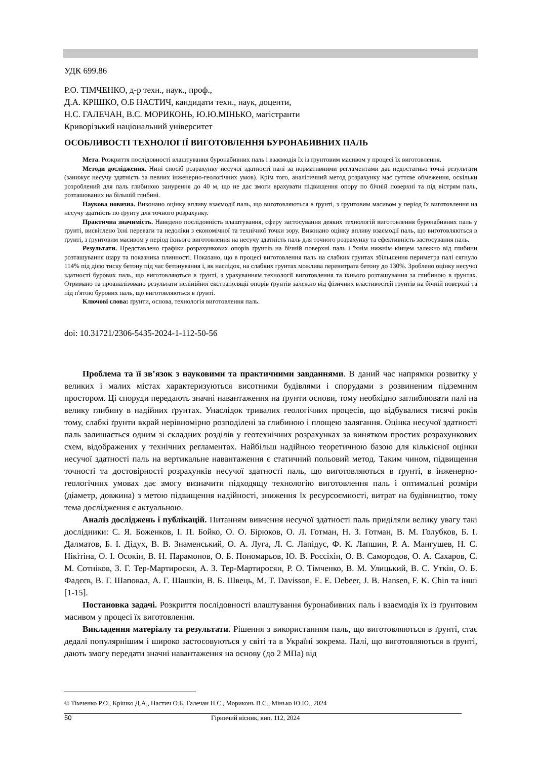УДК 699.86
Р.О. ТІМЧЕНКО, д-р техн., наук., проф.,
Д.А. КРІШКО, О.Б НАСТИЧ, кандидати техн., наук, доценти,
Н.С. ГАЛЕЧАН, В.С. МОРИКОНЬ, Ю.Ю.МІНЬКО, магістранти
Криворізький національний університет
ОСОБЛИВОСТІ ТЕХНОЛОГІЇ ВИГОТОВЛЕННЯ БУРОНАБИВНИХ ПАЛЬ
Мета. Розкриття послідовності влаштування буронабивних паль і взаємодія їх із ґрунтовим масивом у процесі їх виготовлення.
Методи дослідження. Нині спосіб розрахунку несучої здатності палі за нормативними регламентами дає недостатньо точні результати (занижує несучу здатність за певних інженерно-геологічних умов). Крім того, аналітичний метод розрахунку має суттєве обмеження, оскільки розроблений для паль глибиною занурення до 40 м, що не дає змоги врахувати підвищення опору по бічній поверхні та під вістрям паль, розташованих на більшій глибині.
Наукова новизна. Виконано оцінку впливу взаємодії паль, що виготовляються в ґрунті, з ґрунтовим масивом у період їх виготовлення на несучу здатність по ґрунту для точного розрахунку.
Практична значимість. Наведено послідовність влаштування, сферу застосування деяких технологій виготовлення буронабивних паль у ґрунті, висвітлено їхні переваги та недоліки з економічної та технічної точки зору. Виконано оцінку впливу взаємодії паль, що виготовляються в ґрунті, з ґрунтовим масивом у період їхнього виготовлення на несучу здатність паль для точного розрахунку та ефективність застосування паль.
Результати. Представлено графіки розрахункових опорів ґрунтів на бічній поверхні паль і їхнім нижнім кінцем залежно від глибини розташування шару та показника плинності. Показано, що в процесі виготовлення паль на слабких ґрунтах збільшення периметра палі сягнуло 114% під дією тиску бетону під час бетонування і, як наслідок, на слабких ґрунтах можлива перевитрата бетону до 130%. Зроблено оцінку несучої здатності бурових паль, що виготовляються в ґрунті, з урахуванням технології виготовлення та їхнього розташування за глибиною в ґрунтах. Отримано та проаналізовано результати нелінійної екстраполяції опорів ґрунтів залежно від фізичних властивостей ґрунтів на бічній поверхні та під п'ятою бурових паль, що виготовляються в ґрунті.
Ключові слова: ґрунти, основа, технологія виготовлення паль.
doi: 10.31721/2306-5435-2024-1-112-50-56
Проблема та її зв’язок з науковими та практичними завданнями. В даний час напрямки розвитку у великих і малих містах характеризуються висотними будівлями і спорудами з розвиненим підземним простором. Ці споруди передають значні навантаження на ґрунти основи, тому необхідно заглиблювати палі на велику глибину в надійних ґрунтах. Унаслідок тривалих геологічних процесів, що відбувалися тисячі років тому, слабкі ґрунти вкрай нерівномірно розподілені за глибиною і площею залягання. Оцінка несучої здатності паль залишається одним зі складних розділів у геотехнічних розрахунках за винятком простих розрахункових схем, відображених у технічних регламентах. Найбільш надійною теоретичною базою для кількісної оцінки несучої здатності паль на вертикальне навантаження є статичний польовий метод. Таким чином, підвищення точності та достовірності розрахунків несучої здатності паль, що виготовляються в ґрунті, в інженерно-геологічних умовах дає змогу визначити підходящу технологію виготовлення паль і оптимальні розміри (діаметр, довжина) з метою підвищення надійності, зниження їх ресурсоємності, витрат на будівництво, тому тема дослідження є актуальною.
Аналіз досліджень і публікацій. Питанням вивчення несучої здатності паль приділяли велику увагу такі дослідники: С. Я. Боженков, І. П. Бойко, О. О. Бірюков, О. Л. Готман, Н. З. Готман, В. М. Голубков, Б. І. Далматов, Б. І. Дідух, В. В. Знаменський, О. А. Луга, Л. С. Лапідус, Ф. К. Лапшин, Р. А. Мангушев, Н. С. Нікітіна, О. І. Осокін, В. Н. Парамонов, О. Б. Пономарьов, Ю. В. Россіхін, О. В. Самородов, О. А. Сахаров, С. М. Сотніков, З. Г. Тер-Мартиросян, А. З. Тер-Мартиросян, Р. О. Тімченко, В. М. Улицький, В. С. Уткін, О. Б. Фадєєв, В. Г. Шаповал, А. Г. Шашкін, В. Б. Швець, M. T. Davisson, E. E. Debeer, J. B. Hansen, F. K. Chin та інші [1-15].
Постановка задачі. Розкриття послідовності влаштування буронабивних паль і взаємодія їх із ґрунтовим масивом у процесі їх виготовлення.
Викладення матеріалу та результати. Рішення з використанням паль, що виготовляються в ґрунті, стає дедалі популярнішим і широко застосовуються у світі та в Україні зокрема. Палі, що виготовляються в ґрунті, дають змогу передати значні навантаження на основу (до 2 МПа) від
© Тімченко Р.О., Крішко Д.А., Настич О.Б, Галечан Н.С., Мориконь В.С., Мінько Ю.Ю., 2024
50 Гірничий вісник, вип. 112, 2024